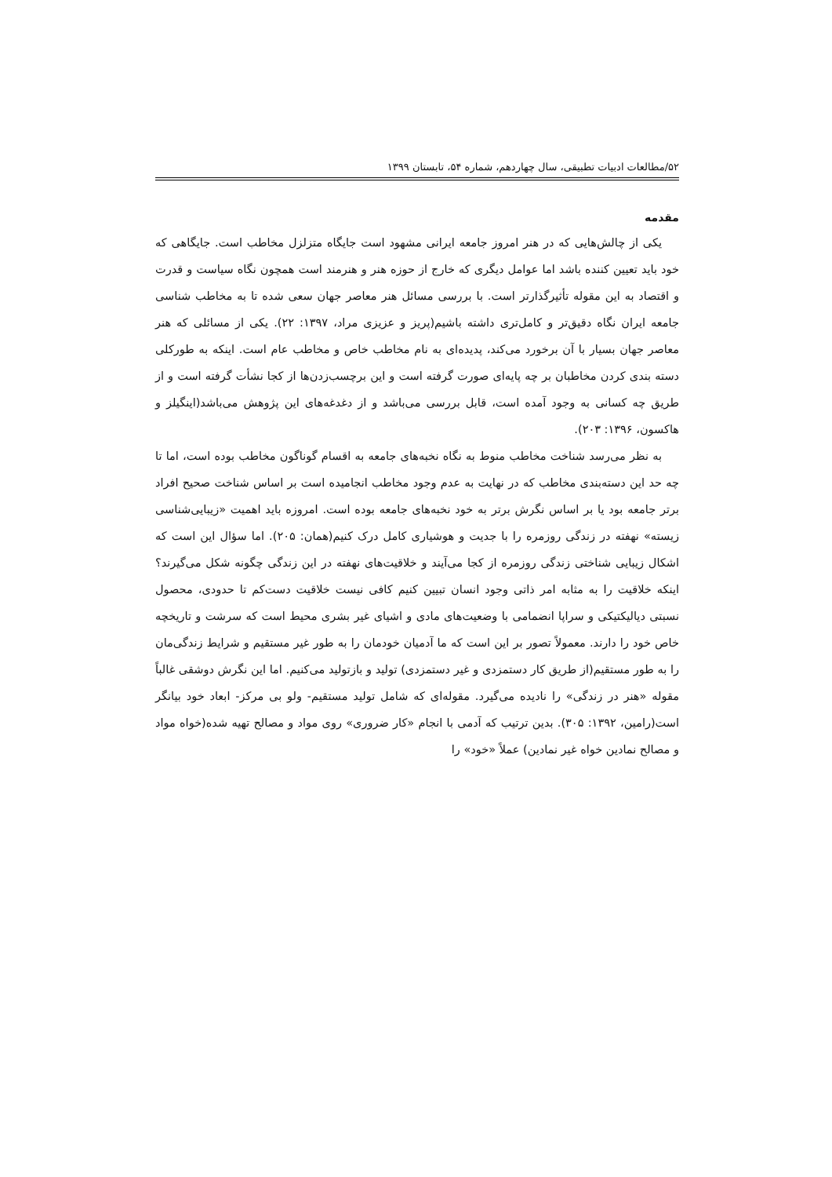۵۲/مطالعات ادبیات تطبیقی، سال چهاردهم، شماره ۵۴، تابستان ۱۳۹۹
مقدمه
یکی از چالش‌هایی که در هنر امروز جامعه ایرانی مشهود است جایگاه متزلزل مخاطب است. جایگاهی که خود باید تعیین کننده باشد اما عوامل دیگری که خارج از حوزه هنر و هنرمند است همچون نگاه سیاست و قدرت و اقتصاد به این مقوله تأثیرگذارتر است. با بررسی مسائل هنر معاصر جهان سعی شده تا به مخاطب شناسی جامعه ایران نگاه دقیق‌تر و کامل‌تری داشته باشیم(پریز و عزیزی مراد، ۱۳۹۷: ۲۲). یکی از مسائلی که هنر معاصر جهان بسیار با آن برخورد می‌کند، پدیده‌ای به نام مخاطب خاص و مخاطب عام است. اینکه به طورکلی دسته بندی کردن مخاطبان بر چه پایه‌ای صورت گرفته است و این برچسب‌زدن‌ها از کجا نشأت گرفته است و از طریق چه کسانی به وجود آمده است، قابل بررسی می‌باشد و از دغدغه‌های این پژوهش می‌باشد(اینگیلز و هاکسون، ۱۳۹۶: ۲۰۳).
به نظر می‌رسد شناخت مخاطب منوط به نگاه نخبه‌های جامعه به اقسام گوناگون مخاطب بوده است، اما تا چه حد این دسته‌بندی مخاطب که در نهایت به عدم وجود مخاطب انجامیده است بر اساس شناخت صحیح افراد برتر جامعه بود یا بر اساس نگرش برتر به خود نخبه‌های جامعه بوده است. امروزه باید اهمیت «زیبایی‌شناسی زیسته» نهفته در زندگی روزمره را با جدیت و هوشیاری کامل درک کنیم(همان: ۲۰۵). اما سؤال این است که اشکال زیبایی شناختی زندگی روزمره از کجا می‌آیند و خلاقیت‌های نهفته در این زندگی چگونه شکل می‌گیرند؟ اینکه خلاقیت را به مثابه امر ذاتی وجود انسان تبیین کنیم کافی نیست خلاقیت دست‌کم تا حدودی، محصول نسبتی دیالیکتیکی و سراپا انضمامی با وضعیت‌های مادی و اشیای غیر بشری محیط است که سرشت و تاریخچه خاص خود را دارند. معمولاً تصور بر این است که ما آدمیان خودمان را به طور غیر مستقیم و شرایط زندگی‌مان را به طور مستقیم(از طریق کار دستمزدی و غیر دستمزدی) تولید و بازتولید می‌کنیم. اما این نگرش دوشقی غالباً مقوله «هنر در زندگی» را نادیده می‌گیرد. مقوله‌ای که شامل تولید مستقیم- ولو بی مرکز- ابعاد خود بیانگر است(رامین، ۱۳۹۲: ۳۰۵). بدین ترتیب که آدمی با انجام «کار ضروری» روی مواد و مصالح تهیه شده(خواه مواد و مصالح نمادین خواه غیر نمادین) عملاً «خود» را